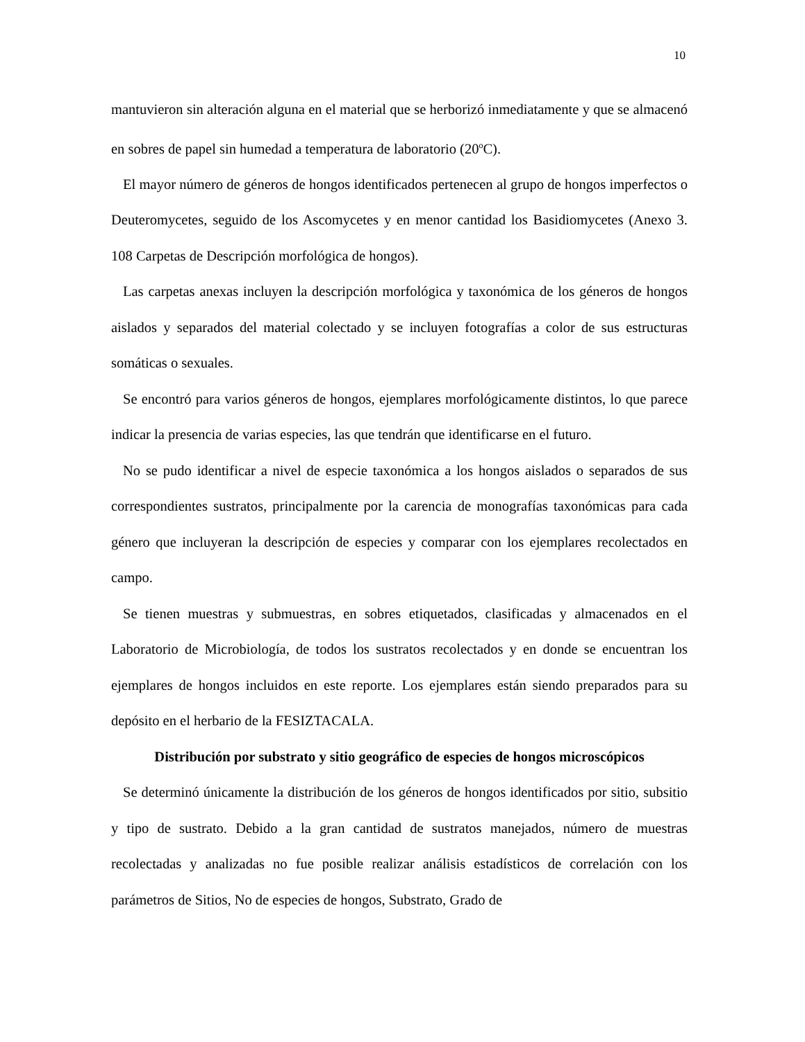10
mantuvieron sin alteración alguna en el material que se herborizó inmediatamente y que se almacenó en sobres de papel sin humedad a temperatura de laboratorio (20<sup>o</sup>C).
El mayor número de géneros de hongos identificados pertenecen al grupo de hongos imperfectos o Deuteromycetes, seguido de los Ascomycetes y en menor cantidad los Basidiomycetes (Anexo 3. 108 Carpetas de Descripción morfológica de hongos).
Las carpetas anexas incluyen la descripción morfológica y taxonómica de los géneros de hongos aislados y separados del material colectado y se incluyen fotografías a color de sus estructuras somáticas o sexuales.
Se encontró para varios géneros de hongos, ejemplares morfológicamente distintos, lo que parece indicar la presencia de varias especies, las que tendrán que identificarse en el futuro.
No se pudo identificar a nivel de especie taxonómica a los hongos aislados o separados de sus correspondientes sustratos, principalmente por la carencia de monografías taxonómicas para cada género que incluyeran la descripción de especies y comparar con los ejemplares recolectados en campo.
Se tienen muestras y submuestras, en sobres etiquetados, clasificadas y almacenados en el Laboratorio de Microbiología, de todos los sustratos recolectados y en donde se encuentran los ejemplares de hongos incluidos en este reporte. Los ejemplares están siendo preparados para su depósito en el herbario de la FESIZTACALA.
Distribución por substrato y sitio geográfico de especies de hongos microscópicos
Se determinó únicamente la distribución de los géneros de hongos identificados por sitio, subsitio y tipo de sustrato. Debido a la gran cantidad de sustratos manejados, número de muestras recolectadas y analizadas no fue posible realizar análisis estadísticos de correlación con los parámetros de Sitios, No de especies de hongos, Substrato, Grado de